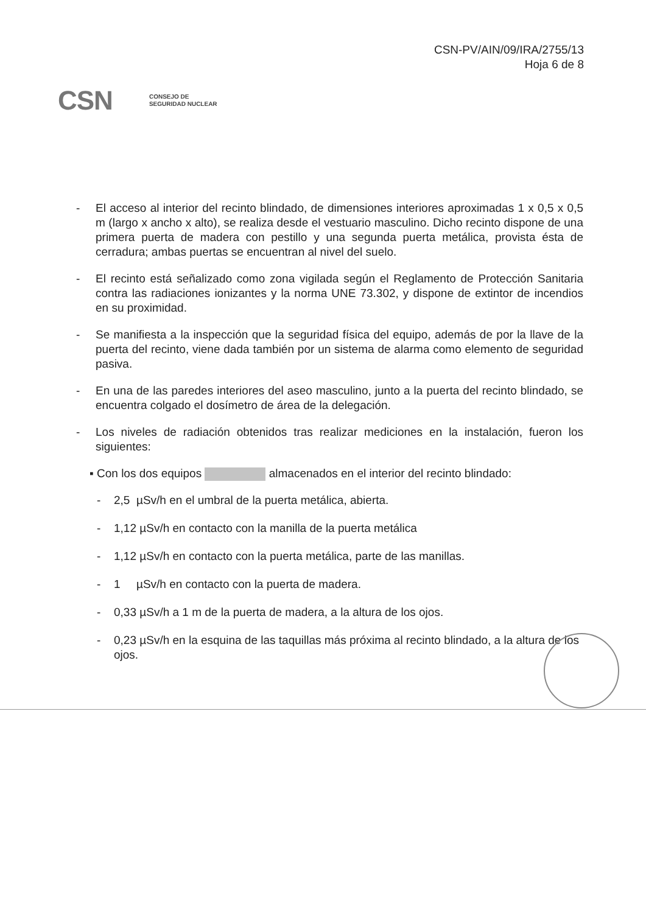CSN-PV/AIN/09/IRA/2755/13
Hoja 6 de 8
CSN CONSEJO DE
SEGURIDAD NUCLEAR
- El acceso al interior del recinto blindado, de dimensiones interiores aproximadas 1 x 0,5 x 0,5 m (largo x ancho x alto), se realiza desde el vestuario masculino. Dicho recinto dispone de una primera puerta de madera con pestillo y una segunda puerta metálica, provista ésta de cerradura; ambas puertas se encuentran al nivel del suelo.
- El recinto está señalizado como zona vigilada según el Reglamento de Protección Sanitaria contra las radiaciones ionizantes y la norma UNE 73.302, y dispone de extintor de incendios en su proximidad.
- Se manifiesta a la inspección que la seguridad física del equipo, además de por la llave de la puerta del recinto, viene dada también por un sistema de alarma como elemento de seguridad pasiva.
- En una de las paredes interiores del aseo masculino, junto a la puerta del recinto blindado, se encuentra colgado el dosímetro de área de la delegación.
- Los niveles de radiación obtenidos tras realizar mediciones en la instalación, fueron los siguientes:
▪ Con los dos equipos almacenados en el interior del recinto blindado:
- 2,5 µSv/h en el umbral de la puerta metálica, abierta.
- 1,12 µSv/h en contacto con la manilla de la puerta metálica
- 1,12 µSv/h en contacto con la puerta metálica, parte de las manillas.
- 1 µSv/h en contacto con la puerta de madera.
- 0,33 µSv/h a 1 m de la puerta de madera, a la altura de los ojos.
- 0,23 µSv/h en la esquina de las taquillas más próxima al recinto blindado, a la altura de los ojos.